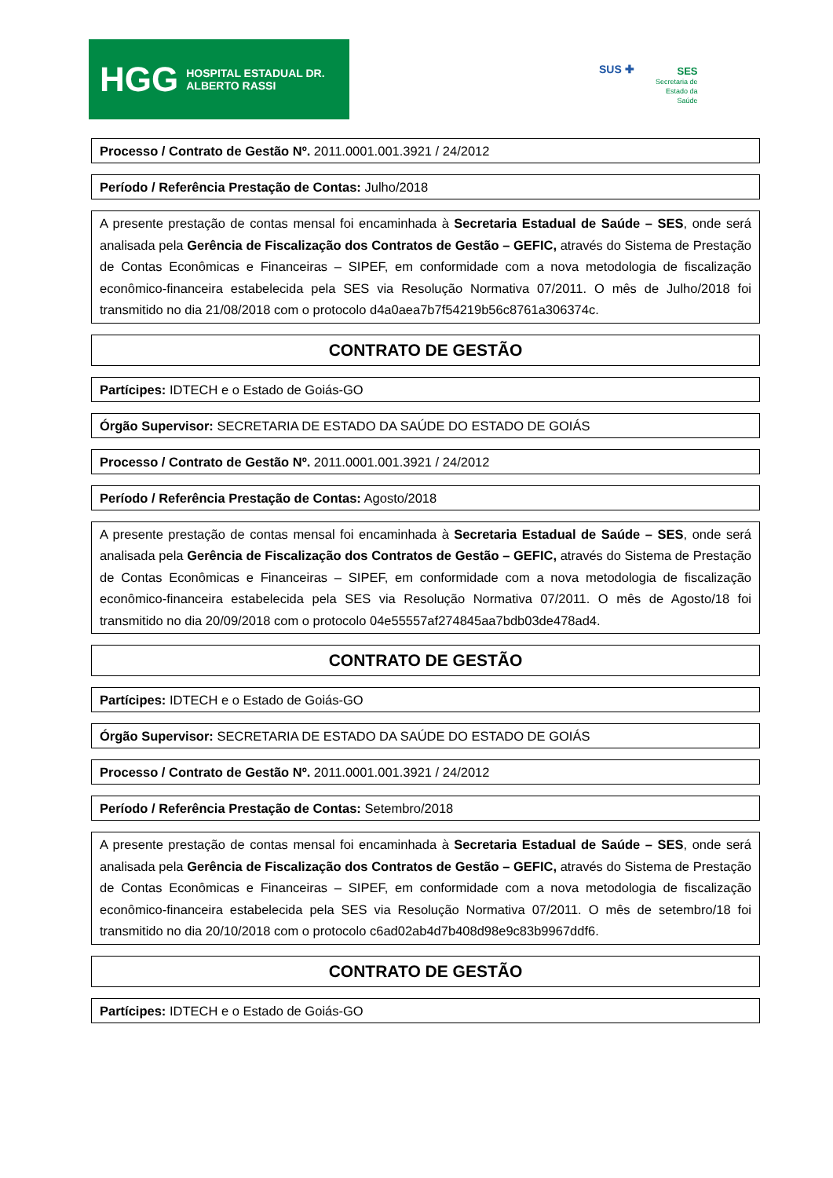HGG HOSPITAL ESTADUAL DR. ALBERTO RASSI
SUS ✚
SES
Secretaria de
Estado da
Saúde
Processo / Contrato de Gestão Nº. 2011.0001.001.3921 / 24/2012
Período / Referência Prestação de Contas: Julho/2018
A presente prestação de contas mensal foi encaminhada à Secretaria Estadual de Saúde – SES, onde será analisada pela Gerência de Fiscalização dos Contratos de Gestão – GEFIC, através do Sistema de Prestação de Contas Econômicas e Financeiras – SIPEF, em conformidade com a nova metodologia de fiscalização econômico-financeira estabelecida pela SES via Resolução Normativa 07/2011. O mês de Julho/2018 foi transmitido no dia 21/08/2018 com o protocolo d4a0aea7b7f54219b56c8761a306374c.
CONTRATO DE GESTÃO
Partícipes: IDTECH e o Estado de Goiás-GO
Órgão Supervisor: SECRETARIA DE ESTADO DA SAÚDE DO ESTADO DE GOIÁS
Processo / Contrato de Gestão Nº. 2011.0001.001.3921 / 24/2012
Período / Referência Prestação de Contas: Agosto/2018
A presente prestação de contas mensal foi encaminhada à Secretaria Estadual de Saúde – SES, onde será analisada pela Gerência de Fiscalização dos Contratos de Gestão – GEFIC, através do Sistema de Prestação de Contas Econômicas e Financeiras – SIPEF, em conformidade com a nova metodologia de fiscalização econômico-financeira estabelecida pela SES via Resolução Normativa 07/2011. O mês de Agosto/18 foi transmitido no dia 20/09/2018 com o protocolo 04e55557af274845aa7bdb03de478ad4.
CONTRATO DE GESTÃO
Partícipes: IDTECH e o Estado de Goiás-GO
Órgão Supervisor: SECRETARIA DE ESTADO DA SAÚDE DO ESTADO DE GOIÁS
Processo / Contrato de Gestão Nº. 2011.0001.001.3921 / 24/2012
Período / Referência Prestação de Contas: Setembro/2018
A presente prestação de contas mensal foi encaminhada à Secretaria Estadual de Saúde – SES, onde será analisada pela Gerência de Fiscalização dos Contratos de Gestão – GEFIC, através do Sistema de Prestação de Contas Econômicas e Financeiras – SIPEF, em conformidade com a nova metodologia de fiscalização econômico-financeira estabelecida pela SES via Resolução Normativa 07/2011. O mês de setembro/18 foi transmitido no dia 20/10/2018 com o protocolo c6ad02ab4d7b408d98e9c83b9967ddf6.
CONTRATO DE GESTÃO
Partícipes: IDTECH e o Estado de Goiás-GO